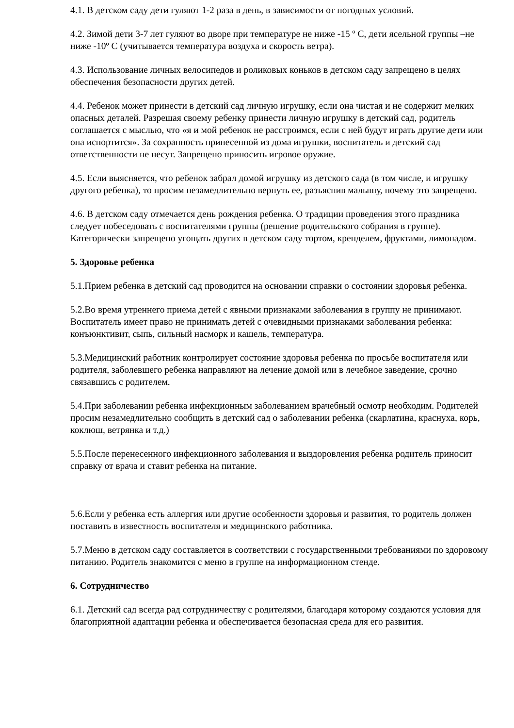4.1. В детском саду дети гуляют 1-2 раза в день, в зависимости от погодных условий.
4.2. Зимой дети 3-7 лет гуляют во дворе при температуре не ниже -15 º С, дети ясельной группы –не ниже -10º С (учитывается температура воздуха и скорость ветра).
4.3. Использование личных велосипедов и роликовых коньков в детском саду запрещено в целях обеспечения безопасности других детей.
4.4. Ребенок может принести в детский сад личную игрушку, если она чистая и не содержит мелких опасных деталей. Разрешая своему ребенку принести личную игрушку в детский сад, родитель соглашается с мыслью, что «я и мой ребенок не расстроимся, если с ней будут играть другие дети или она испортится». За сохранность принесенной из дома игрушки, воспитатель и детский сад ответственности не несут. Запрещено приносить игровое оружие.
4.5. Если выясняется, что ребенок забрал домой игрушку из детского сада (в том числе, и игрушку другого ребенка), то просим незамедлительно вернуть ее, разъяснив малышу, почему это запрещено.
4.6. В детском саду отмечается день рождения ребенка. О традиции проведения этого праздника следует побеседовать с воспитателями группы (решение родительского собрания в группе). Категорически запрещено угощать других в детском саду тортом, кренделем, фруктами, лимонадом.
5. Здоровье ребенка
5.1.Прием ребенка в детский сад проводится на основании справки о состоянии здоровья ребенка.
5.2.Во время утреннего приема детей с явными признаками заболевания в группу не принимают. Воспитатель имеет право не принимать детей с очевидными признаками заболевания ребенка: конъюнктивит, сыпь, сильный насморк и кашель, температура.
5.3.Медицинский работник контролирует состояние здоровья ребенка по просьбе воспитателя или родителя, заболевшего ребенка направляют на лечение домой или в лечебное заведение, срочно связавшись с родителем.
5.4.При заболевании ребенка инфекционным заболеванием врачебный осмотр необходим. Родителей просим незамедлительно сообщить в детский сад о заболевании ребенка (скарлатина, краснуха, корь, коклюш, ветрянка и т.д.)
5.5.После перенесенного инфекционного заболевания и выздоровления ребенка родитель приносит справку от врача и ставит ребенка на питание.
5.6.Если у ребенка есть аллергия или другие особенности здоровья и развития, то родитель должен поставить в известность воспитателя и медицинского работника.
5.7.Меню в детском саду составляется в соответствии с государственными требованиями по здоровому питанию. Родитель знакомится с меню в группе на информационном стенде.
6. Сотрудничество
6.1. Детский сад всегда рад сотрудничеству с родителями, благодаря которому создаются условия для благоприятной адаптации ребенка и обеспечивается безопасная среда для его развития.